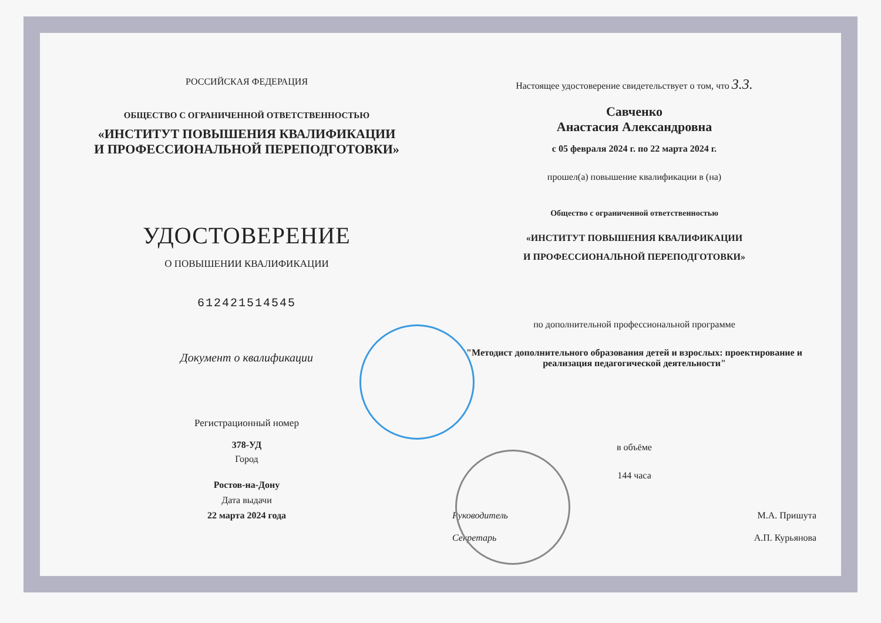РОССИЙСКАЯ ФЕДЕРАЦИЯ
ОБЩЕСТВО С ОГРАНИЧЕННОЙ ОТВЕТСТВЕННОСТЬЮ
«ИНСТИТУТ ПОВЫШЕНИЯ КВАЛИФИКАЦИИ
И ПРОФЕССИОНАЛЬНОЙ ПЕРЕПОДГОТОВКИ»
УДОСТОВЕРЕНИЕ
О ПОВЫШЕНИИ КВАЛИФИКАЦИИ
612421514545
Документ о квалификации
Регистрационный номер
378-УД
Город
Ростов-на-Дону
Дата выдачи
22 марта 2024 года
Настоящее удостоверение свидетельствует о том, что 3.3.
Савченко
Анастасия Александровна
с 05 февраля 2024 г. по 22 марта 2024 г.
прошел(а) повышение квалификации в (на)
Общество с ограниченной ответственностью
«ИНСТИТУТ ПОВЫШЕНИЯ КВАЛИФИКАЦИИ
И ПРОФЕССИОНАЛЬНОЙ ПЕРЕПОДГОТОВКИ»
по дополнительной профессиональной программе
"Методист дополнительного образования детей и взрослых: проектирование и реализация педагогической деятельности"
в объёме
144 часа
Руководитель М.А. Пришута
Секретарь А.П. Курьянова